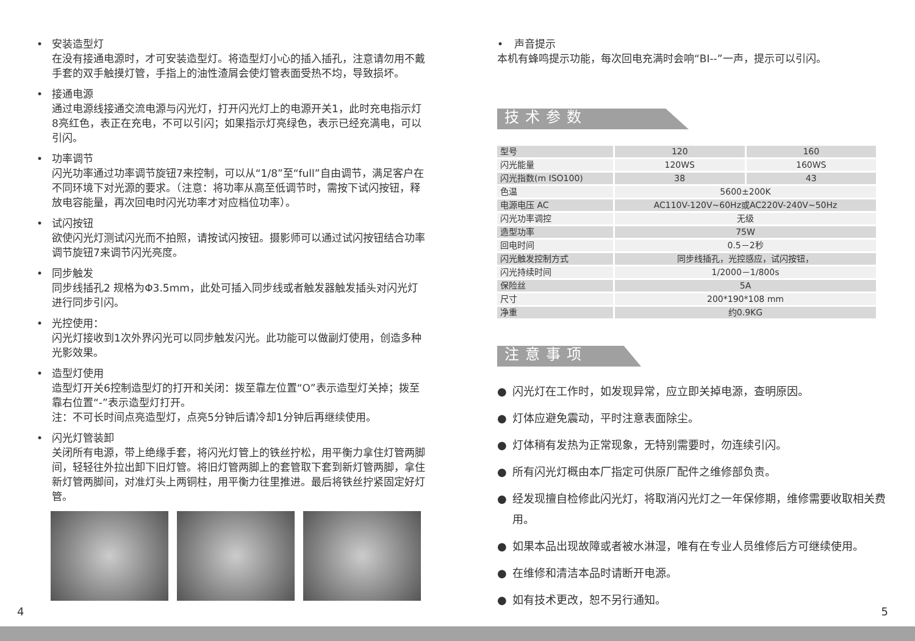• 安装造型灯
在没有接通电源时，才可安装造型灯。将造型灯小心的插入插孔，注意请勿用不戴手套的双手触摸灯管，手指上的油性渣屑会使灯管表面受热不均，导致损坏。
• 接通电源
通过电源线接通交流电源与闪光灯，打开闪光灯上的电源开关1，此时充电指示灯8亮红色，表正在充电，不可以引闪；如果指示灯亮绿色，表示已经充满电，可以引闪。
• 功率调节
闪光功率通过功率调节旋钮7来控制，可以从“1/8”至“full”自由调节，满足客户在不同环境下对光源的要求。（注意：将功率从高至低调节时，需按下试闪按钮，释放电容能量，再次回电时闪光功率才对应档位功率）。
• 试闪按钮
欲使闪光灯测试闪光而不拍照，请按试闪按钮。摄影师可以通过试闪按钮结合功率调节旋钮7来调节闪光亮度。
• 同步触发
同步线插孔2 规格为Φ3.5mm，此处可插入同步线或者触发器触发插头对闪光灯进行同步引闪。
• 光控使用：
闪光灯接收到1次外界闪光可以同步触发闪光。此功能可以做副灯使用，创造多种光影效果。
• 造型灯使用
造型灯开关6控制造型灯的打开和关闭：拨至靠左位置“O”表示造型灯关掉；拨至靠右位置“-”表示造型灯打开。
注：不可长时间点亮造型灯，点亮5分钟后请冷却1分钟后再继续使用。
• 闪光灯管装卸
关闭所有电源，带上绝缘手套，将闪光灯管上的铁丝拧松，用平衡力拿住灯管两脚间，轻轻往外拉出卸下旧灯管。将旧灯管两脚上的套管取下套到新灯管两脚，拿住新灯管两脚间，对准灯头上两铜柱，用平衡力往里推进。最后将铁丝拧紧固定好灯管。
• 声音提示
本机有蜂鸣提示功能，每次回电充满时会响“BI--”一声，提示可以引闪。
技术参数
| 型号 | 120 | 160 |
| 闪光能量 | 120WS | 160WS |
| 闪光指数(m ISO100) | 38 | 43 |
| 色温 | 5600±200K | |
| 电源电压 AC | AC110V-120V~60Hz或AC220V-240V~50Hz | |
| 闪光功率调控 | 无级 | |
| 造型功率 | 75W | |
| 回电时间 | 0.5－2秒 | |
| 闪光触发控制方式 | 同步线插孔，光控感应，试闪按钮， | |
| 闪光持续时间 | 1/2000－1/800s | |
| 保险丝 | 5A | |
| 尺寸 | 200*190*108 mm | |
| 净重 | 约0.9KG | |
注意事项
● 闪光灯在工作时，如发现异常，应立即关掉电源，查明原因。
● 灯体应避免震动，平时注意表面除尘。
● 灯体稍有发热为正常现象，无特别需要时，勿连续引闪。
● 所有闪光灯概由本厂指定可供原厂配件之维修部负责。
● 经发现擅自检修此闪光灯，将取消闪光灯之一年保修期，维修需要收取相关费用。
● 如果本品出现故障或者被水淋湿，唯有在专业人员维修后方可继续使用。
● 在维修和清洁本品时请断开电源。
● 如有技术更改，恕不另行通知。
4 5